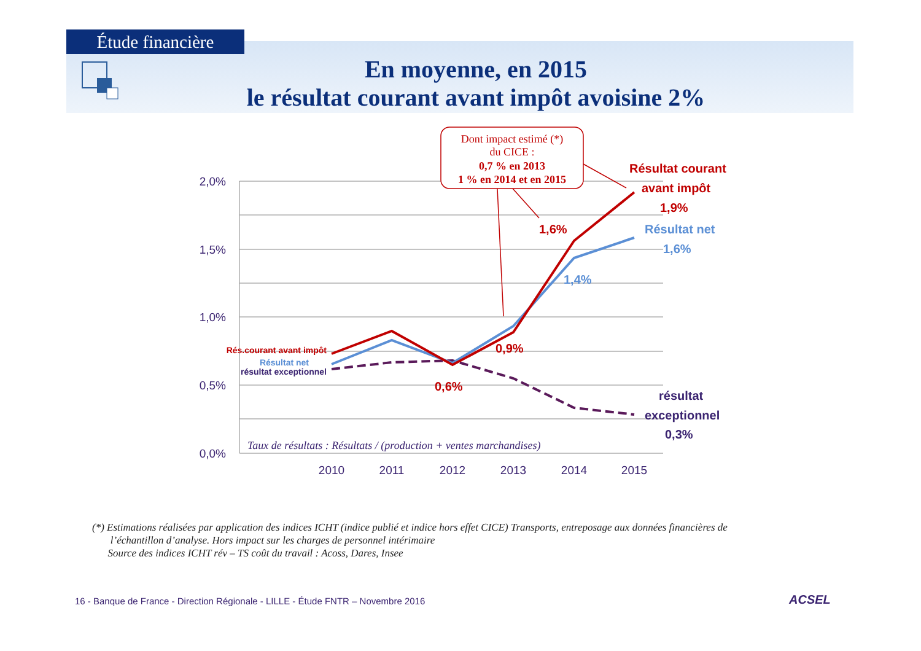Étude financière
En moyenne, en 2015
le résultat courant avant impôt avoisine 2%
2,0%
1,5%
1,0%
0,5%
0,0%
2010
2011
2012
2013
2014
2015
Dont impact estimé (*)
du CICE :
0,7 % en 2013
1 % en 2014 et en 2015
Résultat courant
avant impôt
1,9%
1,6%
Résultat net
1,6%
1,4%
0,9%
0,6%
résultat
exceptionnel
0,3%
Rés.courant avant impôt
Résultat net
résultat exceptionnel
Taux de résultats : Résultats / (production + ventes marchandises)
(*) Estimations réalisées par application des indices ICHT (indice publié et indice hors effet CICE) Transports, entreposage aux données financières de
l’échantillon d’analyse. Hors impact sur les charges de personnel intérimaire
Source des indices ICHT rév – TS coût du travail : Acoss, Dares, Insee
16 - Banque de France - Direction Régionale - LILLE - Étude FNTR – Novembre 2016
ACSEL